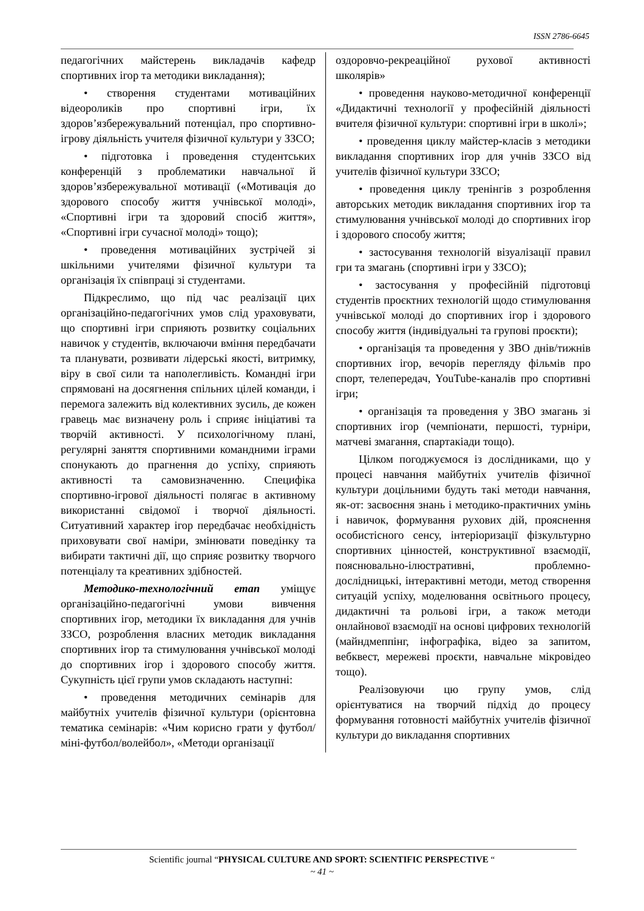ISSN 2786-6645
педагогічних майстерень викладачів кафедр спортивних ігор та методики викладання);
• створення студентами мотиваційних відеороликів про спортивні ігри, їх здоров’язбережувальний потенціал, про спортивно-ігрову діяльність учителя фізичної культури у ЗЗСО;
• підготовка і проведення студентських конференцій з проблематики навчальної й здоров’язбережувальної мотивації («Мотивація до здорового способу життя учнівської молоді», «Спортивні ігри та здоровий спосіб життя», «Спортивні ігри сучасної молоді» тощо);
• проведення мотиваційних зустрічей зі шкільними учителями фізичної культури та організація їх співпраці зі студентами.
Підкреслимо, що під час реалізації цих організаційно-педагогічних умов слід ураховувати, що спортивні ігри сприяють розвитку соціальних навичок у студентів, включаючи вміння передбачати та планувати, розвивати лідерські якості, витримку, віру в свої сили та наполегливість. Командні ігри спрямовані на досягнення спільних цілей команди, і перемога залежить від колективних зусиль, де кожен гравець має визначену роль і сприяє ініціативі та творчій активності. У психологічному плані, регулярні заняття спортивними командними іграми спонукають до прагнення до успіху, сприяють активності та самовизначенню. Специфіка спортивно-ігрової діяльності полягає в активному використанні свідомої і творчої діяльності. Ситуативний характер ігор передбачає необхідність приховувати свої наміри, змінювати поведінку та вибирати тактичні дії, що сприяє розвитку творчого потенціалу та креативних здібностей.
Методико-технологічний етап уміщує організаційно-педагогічні умови вивчення спортивних ігор, методики їх викладання для учнів ЗЗСО, розроблення власних методик викладання спортивних ігор та стимулювання учнівської молоді до спортивних ігор і здорового способу життя. Сукупність цієї групи умов складають наступні:
• проведення методичних семінарів для майбутніх учителів фізичної культури (орієнтовна тематика семінарів: «Чим корисно грати у футбол/міні-футбол/волейбол», «Методи організації
оздоровчо-рекреаційної рухової активності школярів»
• проведення науково-методичної конференції «Дидактичні технології у професійній діяльності вчителя фізичної культури: спортивні ігри в школі»;
• проведення циклу майстер-класів з методики викладання спортивних ігор для учнів ЗЗСО від учителів фізичної культури ЗЗСО;
• проведення циклу тренінгів з розроблення авторських методик викладання спортивних ігор та стимулювання учнівської молоді до спортивних ігор і здорового способу життя;
• застосування технологій візуалізації правил гри та змагань (спортивні ігри у ЗЗСО);
• застосування у професійній підготовці студентів проєктних технологій щодо стимулювання учнівської молоді до спортивних ігор і здорового способу життя (індивідуальні та групові проєкти);
• організація та проведення у ЗВО днів/тижнів спортивних ігор, вечорів перегляду фільмів про спорт, телепередач, YouTube-каналів про спортивні ігри;
• організація та проведення у ЗВО змагань зі спортивних ігор (чемпіонати, першості, турніри, матчеві змагання, спартакіади тощо).
Цілком погоджуємося із дослідниками, що у процесі навчання майбутніх учителів фізичної культури доцільними будуть такі методи навчання, як-от: засвоєння знань і методико-практичних умінь і навичок, формування рухових дій, прояснення особистісного сенсу, інтеріоризації фізкультурно спортивних цінностей, конструктивної взаємодії, пояснювально-ілюстративні, проблемно-дослідницькі, інтерактивні методи, метод створення ситуацій успіху, моделювання освітнього процесу, дидактичні та рольові ігри, а також методи онлайнової взаємодії на основі цифрових технологій (майндмеппінг, інфографіка, відео за запитом, вебквест, мережеві проєкти, навчальне мікровідео тощо).
Реалізовуючи цю групу умов, слід орієнтуватися на творчий підхід до процесу формування готовності майбутніх учителів фізичної культури до викладання спортивних
Scientific journal “PHYSICAL CULTURE AND SPORT: SCIENTIFIC PERSPECTIVE “
~ 41 ~